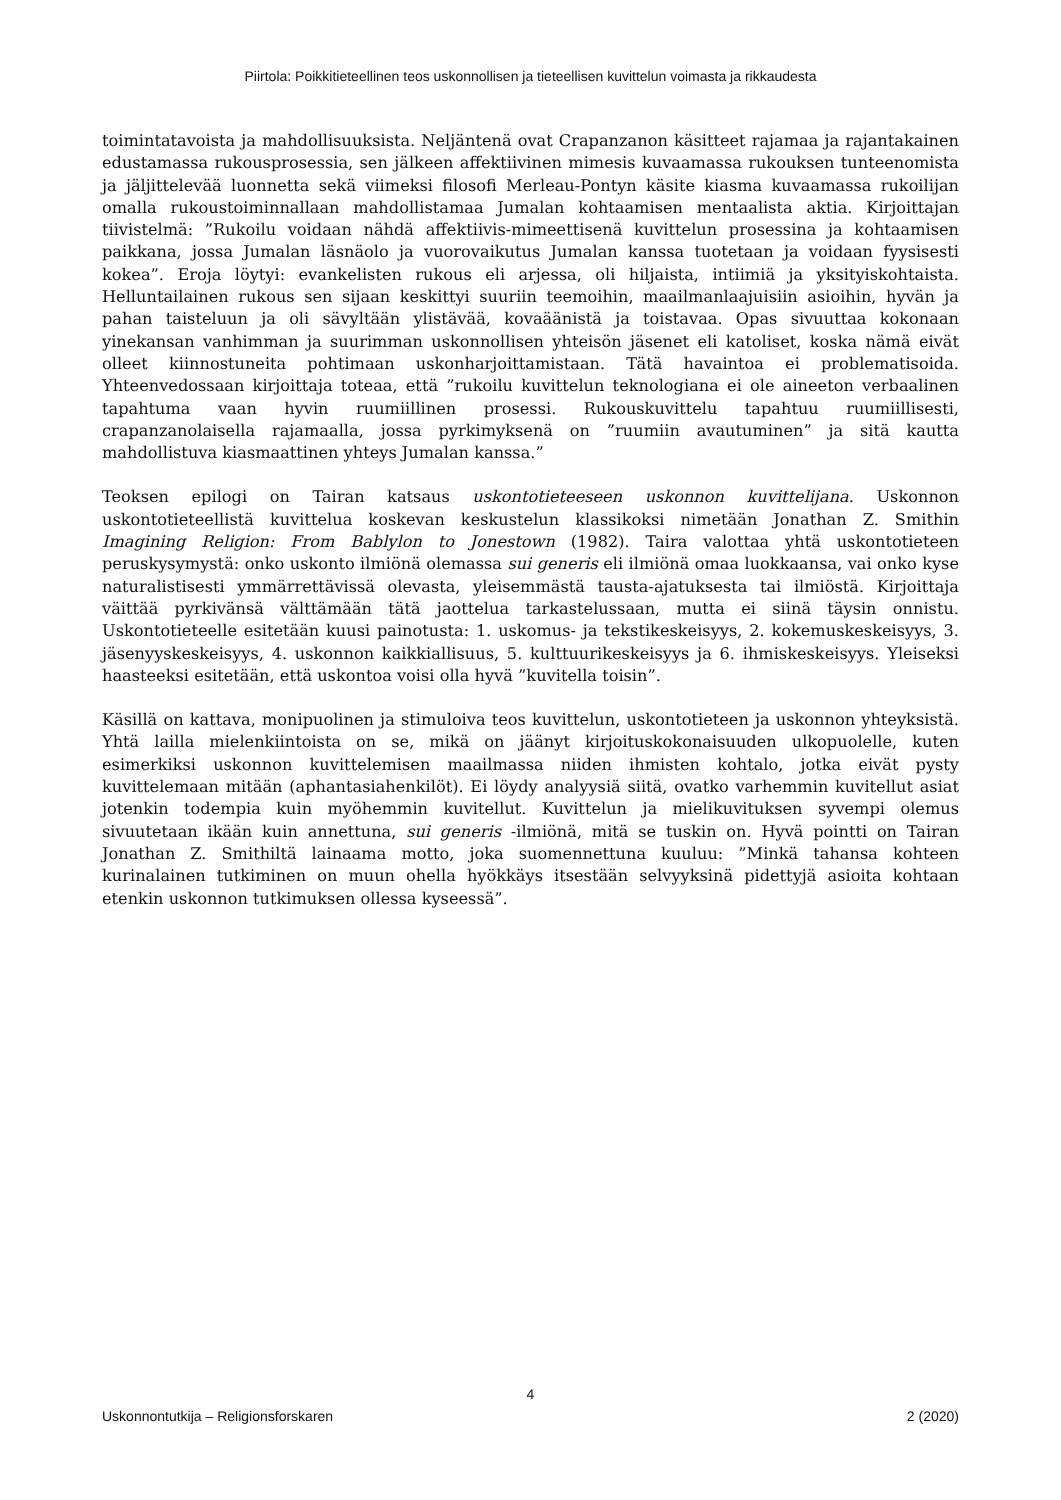Piirtola: Poikkitieteellinen teos uskonnollisen ja tieteellisen kuvittelun voimasta ja rikkaudesta
toimintatavoista ja mahdollisuuksista. Neljäntenä ovat Crapanzanon käsitteet rajamaa ja rajantakainen edustamassa rukousprosessia, sen jälkeen affektiivinen mimesis kuvaamassa rukouksen tunteenomista ja jäljittelevää luonnetta sekä viimeksi filosofi Merleau-Pontyn käsite kiasma kuvaamassa rukoilijan omalla rukoustoiminnallaan mahdollistamaa Jumalan kohtaamisen mentaalista aktia. Kirjoittajan tiivistelmä: ”Rukoilu voidaan nähdä affektiivis-mimeettisenä kuvittelun prosessina ja kohtaamisen paikkana, jossa Jumalan läsnäolo ja vuorovaikutus Jumalan kanssa tuotetaan ja voidaan fyysisesti kokea”. Eroja löytyi: evankelisten rukous eli arjessa, oli hiljaista, intiimiä ja yksityiskohtaista. Helluntailainen rukous sen sijaan keskittyi suuriin teemoihin, maailmanlaajuisiin asioihin, hyvän ja pahan taisteluun ja oli sävyltään ylistävää, kovaäänistä ja toistavaa. Opas sivuuttaa kokonaan yinekansan vanhimman ja suurimman uskonnollisen yhteisön jäsenet eli katoliset, koska nämä eivät olleet kiinnostuneita pohtimaan uskonharjoittamistaan. Tätä havaintoa ei problematisoida. Yhteenvedossaan kirjoittaja toteaa, että ”rukoilu kuvittelun teknologiana ei ole aineeton verbaalinen tapahtuma vaan hyvin ruumiillinen prosessi. Rukouskuvittelu tapahtuu ruumiillisesti, crapanzanolaisella rajamaalla, jossa pyrkimyksenä on ”ruumiin avautuminen” ja sitä kautta mahdollistuva kiasmaattinen yhteys Jumalan kanssa.”
Teoksen epilogi on Tairan katsaus uskontotieteeseen uskonnon kuvittelijana. Uskonnon uskontotieteellistä kuvittelua koskevan keskustelun klassikoksi nimetään Jonathan Z. Smithin Imagining Religion: From Bablylon to Jonestown (1982). Taira valottaa yhtä uskontotieteen peruskysymystä: onko uskonto ilmiönä olemassa sui generis eli ilmiönä omaa luokkaansa, vai onko kyse naturalistisesti ymmärrettävissä olevasta, yleisemmästä tausta-ajatuksesta tai ilmiöstä. Kirjoittaja väittää pyrkivänsä välttämään tätä jaottelua tarkastelussaan, mutta ei siinä täysin onnistu. Uskontotieteelle esitetään kuusi painotusta: 1. uskomus- ja tekstikeskeisyys, 2. kokemuskeskeisyys, 3. jäsenyyskeskeisyys, 4. uskonnon kaikkiallisuus, 5. kulttuurikeskeisyys ja 6. ihmiskeskeisyys. Yleiseksi haasteeksi esitetään, että uskontoa voisi olla hyvä ”kuvitella toisin”.
Käsillä on kattava, monipuolinen ja stimuloiva teos kuvittelun, uskontotieteen ja uskonnon yhteyksistä. Yhtä lailla mielenkiintoista on se, mikä on jäänyt kirjoituskokonaisuuden ulkopuolelle, kuten esimerkiksi uskonnon kuvittelemisen maailmassa niiden ihmisten kohtalo, jotka eivät pysty kuvittelemaan mitään (aphantasiahenkilöt). Ei löydy analyysiä siitä, ovatko varhemmin kuvitellut asiat jotenkin todempia kuin myöhemmin kuvitellut. Kuvittelun ja mielikuvituksen syvempi olemus sivuutetaan ikään kuin annettuna, sui generis -ilmiönä, mitä se tuskin on. Hyvä pointti on Tairan Jonathan Z. Smithiltä lainaama motto, joka suomennettuna kuuluu: ”Minkä tahansa kohteen kurinalainen tutkiminen on muun ohella hyökkäys itsestään selvyyksinä pidettyjä asioita kohtaan etenkin uskonnon tutkimuksen ollessa kyseessä”.
4
Uskonnontutkija – Religionsforskaren 2 (2020)